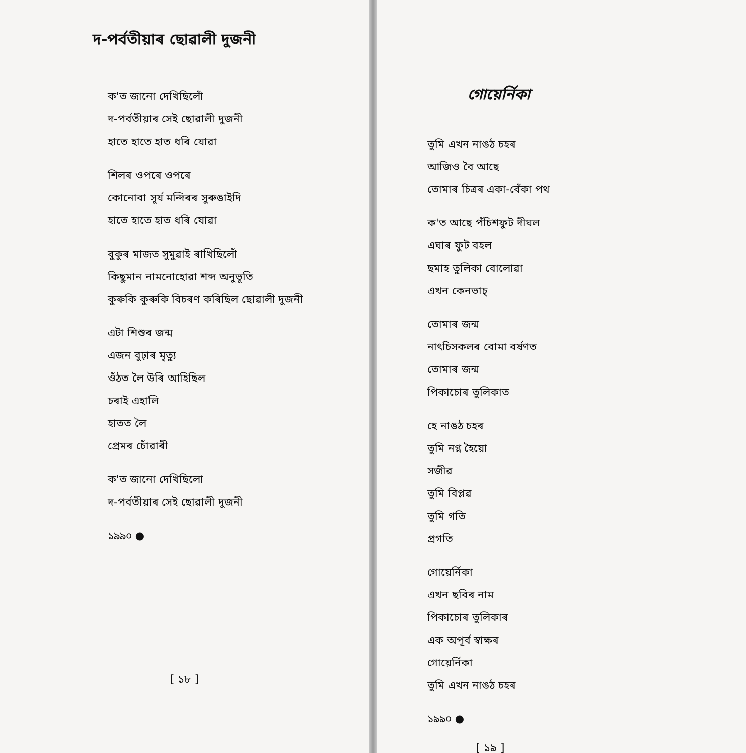দ-পৰ্বতীয়াৰ ছোৱালী দুজনী
ক'ত জানো দেখিছিলোঁ
দ-পৰ্বতীয়াৰ সেই ছোৱালী দুজনী
হাতে হাতে হাত ধৰি যোৱা
শিলৰ ওপৰে ওপৰে
কোনোবা সূৰ্য মন্দিৰৰ সুৰুঙাইদি
হাতে হাতে হাত ধৰি যোৱা
বুকুৰ মাজত সুমুৱাই ৰাখিছিলোঁ
কিছুমান নামনোহোৱা শব্দ অনুভূতি
কুৰুকি কুৰুকি বিচৰণ কৰিছিল ছোৱালী দুজনী
এটা শিশুৰ জন্ম
এজন বুঢ়াৰ মৃত্যু
ওঁঠত লৈ উৰি আহিছিল
চৰাই এহালি
হাতত লৈ
প্ৰেমৰ চোঁৱাৰী
ক'ত জানো দেখিছিলো
দ-পৰ্বতীয়াৰ সেই ছোৱালী দুজনী
১৯৯০ ●
[ ১৮ ]
গোয়েৰ্নিকা
তুমি এখন নাঙঠ চহৰ
আজিও বৈ আছে
তোমাৰ চিত্ৰৰ একা-বেঁকা পথ
ক'ত আছে পঁচিশফুট দীঘল
এঘাৰ ফুট বহল
ছমাহ তুলিকা বোলোৱা
এখন কেনভাচ্
তোমাৰ জন্ম
নাৎচিসকলৰ বোমা বৰ্ষণত
তোমাৰ জন্ম
পিকাচোৰ তুলিকাত
হে নাঙঠ চহৰ
তুমি নগ্ন হৈয়ো
সজীৱ
তুমি বিপ্লৱ
তুমি গতি
প্ৰগতি
গোয়েৰ্নিকা
এখন ছবিৰ নাম
পিকাচোৰ তুলিকাৰ
এক অপূৰ্ব স্বাক্ষৰ
গোয়েৰ্নিকা
তুমি এখন নাঙঠ চহৰ
১৯৯০ ●
[ ১৯ ]